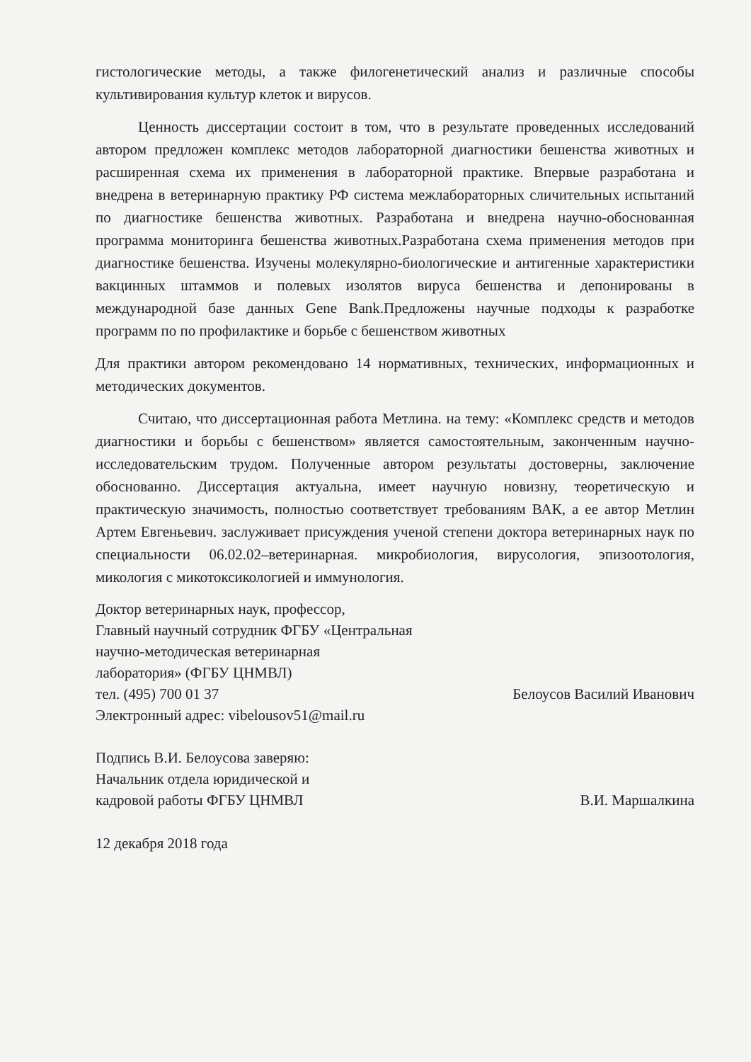гистологические методы, а также филогенетический анализ и различные способы культивирования культур клеток и вирусов.
Ценность диссертации состоит в том, что в результате проведенных исследований автором предложен комплекс методов лабораторной диагностики бешенства животных и расширенная схема их применения в лабораторной практике. Впервые разработана и внедрена в ветеринарную практику РФ система межлабораторных сличительных испытаний по диагностике бешенства животных. Разработана и внедрена научно-обоснованная программа мониторинга бешенства животных.Разработана схема применения методов при диагностике бешенства. Изучены молекулярно-биологические и антигенные характеристики вакцинных штаммов и полевых изолятов вируса бешенства и депонированы в международной базе данных Gene Bank.Предложены научные подходы к разработке программ по по профилактике и борьбе с бешенством животных
Для практики автором рекомендовано 14 нормативных, технических, информационных и методических документов.
Считаю, что диссертационная работа Метлина. на тему: «Комплекс средств и методов диагностики и борьбы с бешенством» является самостоятельным, законченным научно-исследовательским трудом. Полученные автором результаты достоверны, заключение обоснованно. Диссертация актуальна, имеет научную новизну, теоретическую и практическую значимость, полностью соответствует требованиям ВАК, а ее автор Метлин Артем Евгеньевич. заслуживает присуждения ученой степени доктора ветеринарных наук по специальности 06.02.02–ветеринарная. микробиология, вирусология, эпизоотология, микология с микотоксикологией и иммунология.
Доктор ветеринарных наук, профессор,
Главный научный сотрудник ФГБУ «Центральная
научно-методическая ветеринарная
лаборатория» (ФГБУ ЦНМВЛ)
тел. (495) 700 01 37
Электронный адрес: vibelousov51@mail.ru
Белоусов Василий Иванович
Подпись В.И. Белоусова заверяю:
Начальник отдела юридической и
кадровой работы ФГБУ ЦНМВЛ
В.И. Маршалкина
12 декабря 2018 года